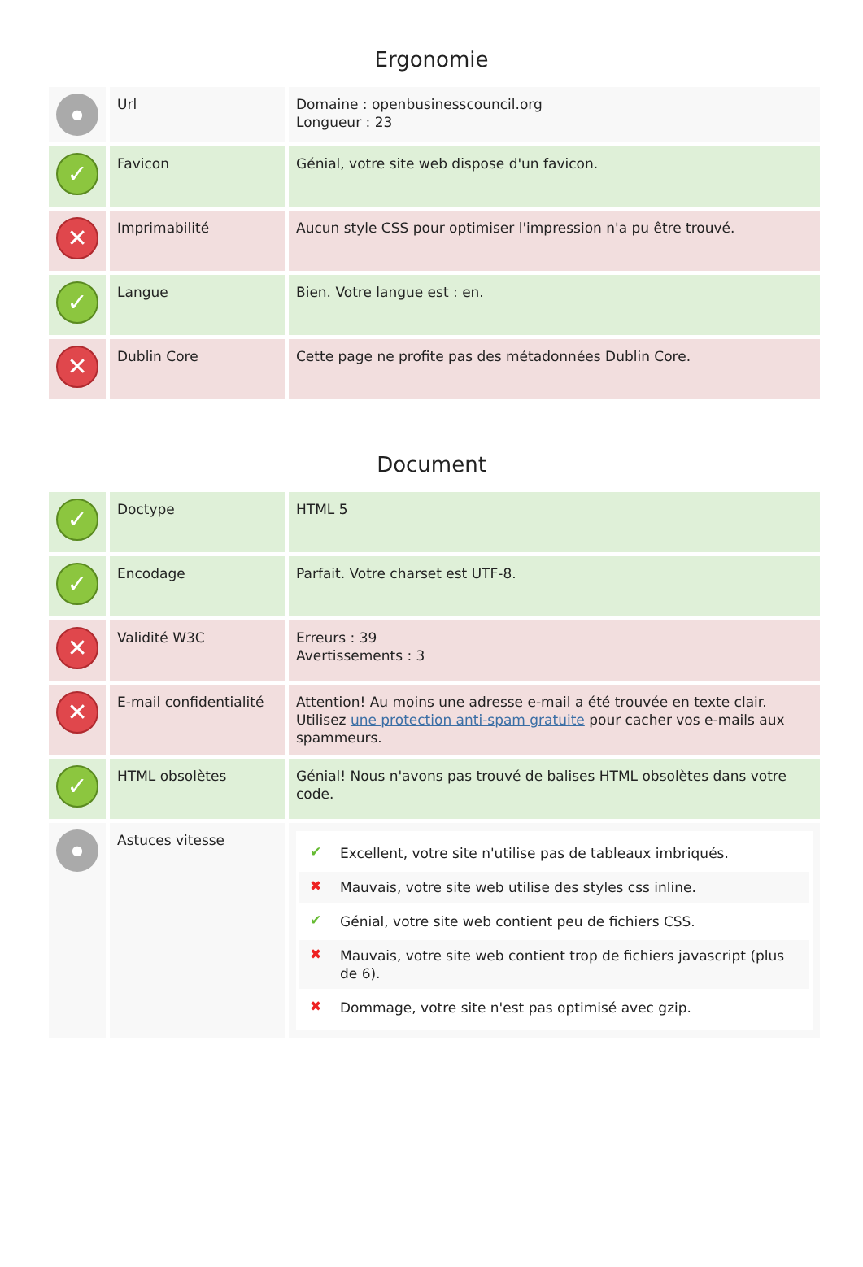Ergonomie
| ● | Url | Domaine : openbusinesscouncil.org Longueur : 23 |
| ✓ | Favicon | Génial, votre site web dispose d'un favicon. |
| ✕ | Imprimabilité | Aucun style CSS pour optimiser l'impression n'a pu être trouvé. |
| ✓ | Langue | Bien. Votre langue est : en. |
| ✕ | Dublin Core | Cette page ne profite pas des métadonnées Dublin Core. |
Document
| ✓ | Doctype | HTML 5 |
| ✓ | Encodage | Parfait. Votre charset est UTF-8. |
| ✕ | Validité W3C | Erreurs : 39 Avertissements : 3 |
| ✕ | E-mail confidentialité | Attention! Au moins une adresse e-mail a été trouvée en texte clair. Utilisez une protection anti-spam gratuite pour cacher vos e-mails aux spammeurs. |
| ✓ | HTML obsolètes | Génial! Nous n'avons pas trouvé de balises HTML obsolètes dans votre code. |
| ● | Astuces vitesse | ✔ Excellent, votre site n'utilise pas de tableaux imbriqués. ✖ Mauvais, votre site web utilise des styles css inline. ✔ Génial, votre site web contient peu de fichiers CSS. ✖ Mauvais, votre site web contient trop de fichiers javascript (plus de 6). ✖ Dommage, votre site n'est pas optimisé avec gzip. |